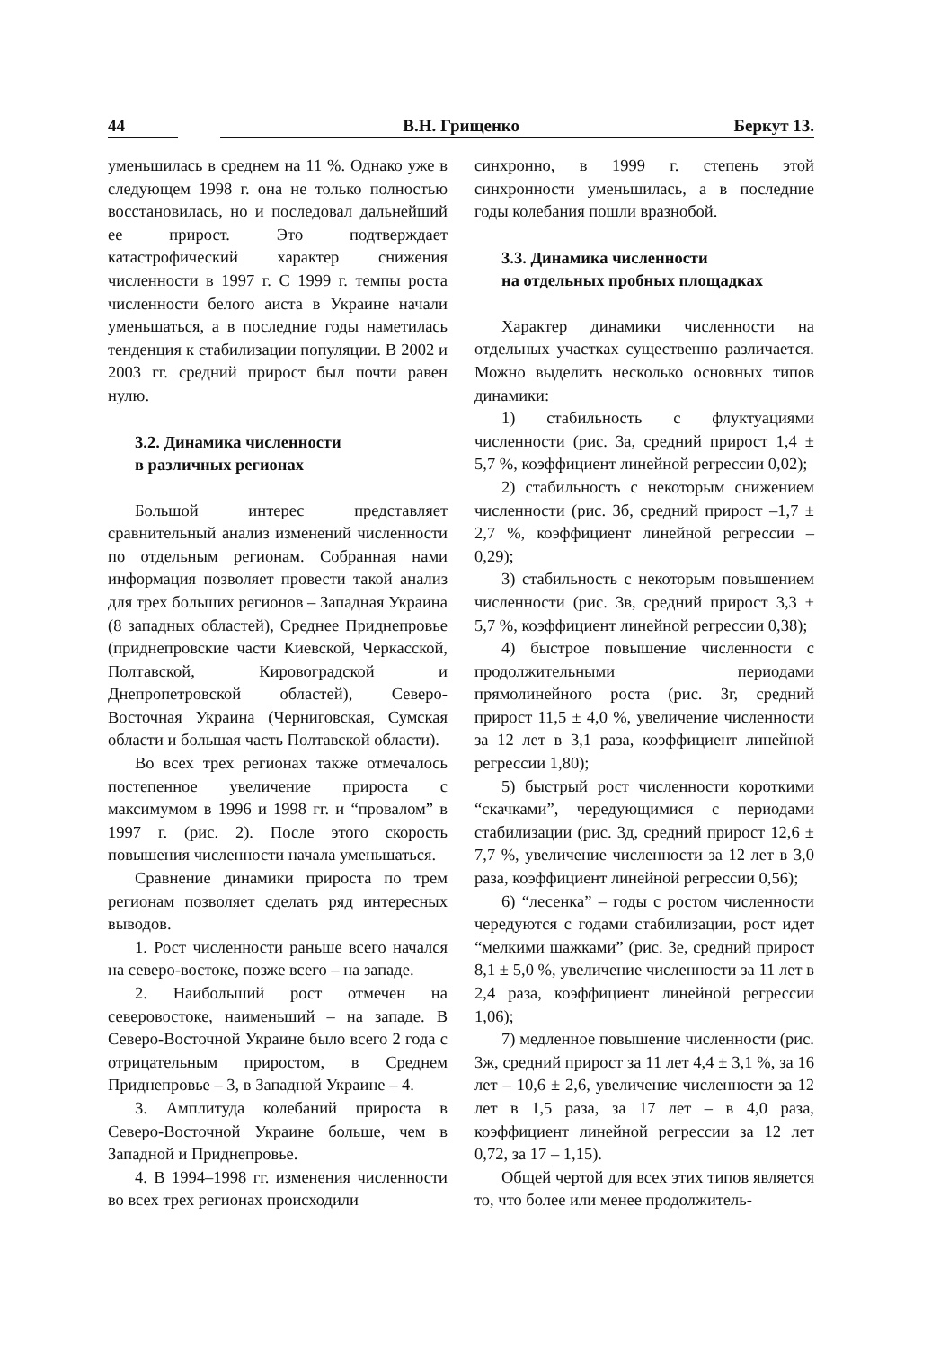44 В.Н. Грищенко Беркут 13.
уменьшилась в среднем на 11 %. Однако уже в следующем 1998 г. она не только полностью восстановилась, но и последовал дальнейший ее прирост. Это подтверждает катастрофический характер снижения численности в 1997 г. С 1999 г. темпы роста численности белого аиста в Украине начали уменьшаться, а в последние годы наметилась тенденция к стабилизации популяции. В 2002 и 2003 гг. средний прирост был почти равен нулю.
3.2. Динамика численности
в различных регионах
Большой интерес представляет сравнительный анализ изменений численности по отдельным регионам. Собранная нами информация позволяет провести такой анализ для трех больших регионов – Западная Украина (8 западных областей), Среднее Приднепровье (приднепровские части Киевской, Черкасской, Полтавской, Кировоградской и Днепропетровской областей), Северо-Восточная Украина (Черниговская, Сумская области и большая часть Полтавской области).
Во всех трех регионах также отмечалось постепенное увеличение прироста с максимумом в 1996 и 1998 гг. и “провалом” в 1997 г. (рис. 2). После этого скорость повышения численности начала уменьшаться.
Сравнение динамики прироста по трем регионам позволяет сделать ряд интересных выводов.
1. Рост численности раньше всего начался на северо-востоке, позже всего – на западе.
2. Наибольший рост отмечен на северовостоке, наименьший – на западе. В Северо-Восточной Украине было всего 2 года с отрицательным приростом, в Среднем Приднепровье – 3, в Западной Украине – 4.
3. Амплитуда колебаний прироста в Северо-Восточной Украине больше, чем в Западной и Приднепровье.
4. В 1994–1998 гг. изменения численности во всех трех регионах происходили
синхронно, в 1999 г. степень этой синхронности уменьшилась, а в последние годы колебания пошли вразнобой.
3.3. Динамика численности
на отдельных пробных площадках
Характер динамики численности на отдельных участках существенно различается. Можно выделить несколько основных типов динамики:
1) стабильность с флуктуациями численности (рис. 3а, средний прирост 1,4 ± 5,7 %, коэффициент линейной регрессии 0,02);
2) стабильность с некоторым снижением численности (рис. 3б, средний прирост –1,7 ± 2,7 %, коэффициент линейной регрессии –0,29);
3) стабильность с некоторым повышением численности (рис. 3в, средний прирост 3,3 ± 5,7 %, коэффициент линейной регрессии 0,38);
4) быстрое повышение численности с продолжительными периодами прямолинейного роста (рис. 3г, средний прирост 11,5 ± 4,0 %, увеличение численности за 12 лет в 3,1 раза, коэффициент линейной регрессии 1,80);
5) быстрый рост численности короткими “скачками”, чередующимися с периодами стабилизации (рис. 3д, средний прирост 12,6 ± 7,7 %, увеличение численности за 12 лет в 3,0 раза, коэффициент линейной регрессии 0,56);
6) “лесенка” – годы с ростом численности чередуются с годами стабилизации, рост идет “мелкими шажками” (рис. 3е, средний прирост 8,1 ± 5,0 %, увеличение численности за 11 лет в 2,4 раза, коэффициент линейной регрессии 1,06);
7) медленное повышение численности (рис. 3ж, средний прирост за 11 лет 4,4 ± 3,1 %, за 16 лет – 10,6 ± 2,6, увеличение численности за 12 лет в 1,5 раза, за 17 лет – в 4,0 раза, коэффициент линейной регрессии за 12 лет 0,72, за 17 – 1,15).
Общей чертой для всех этих типов является то, что более или менее продолжитель-